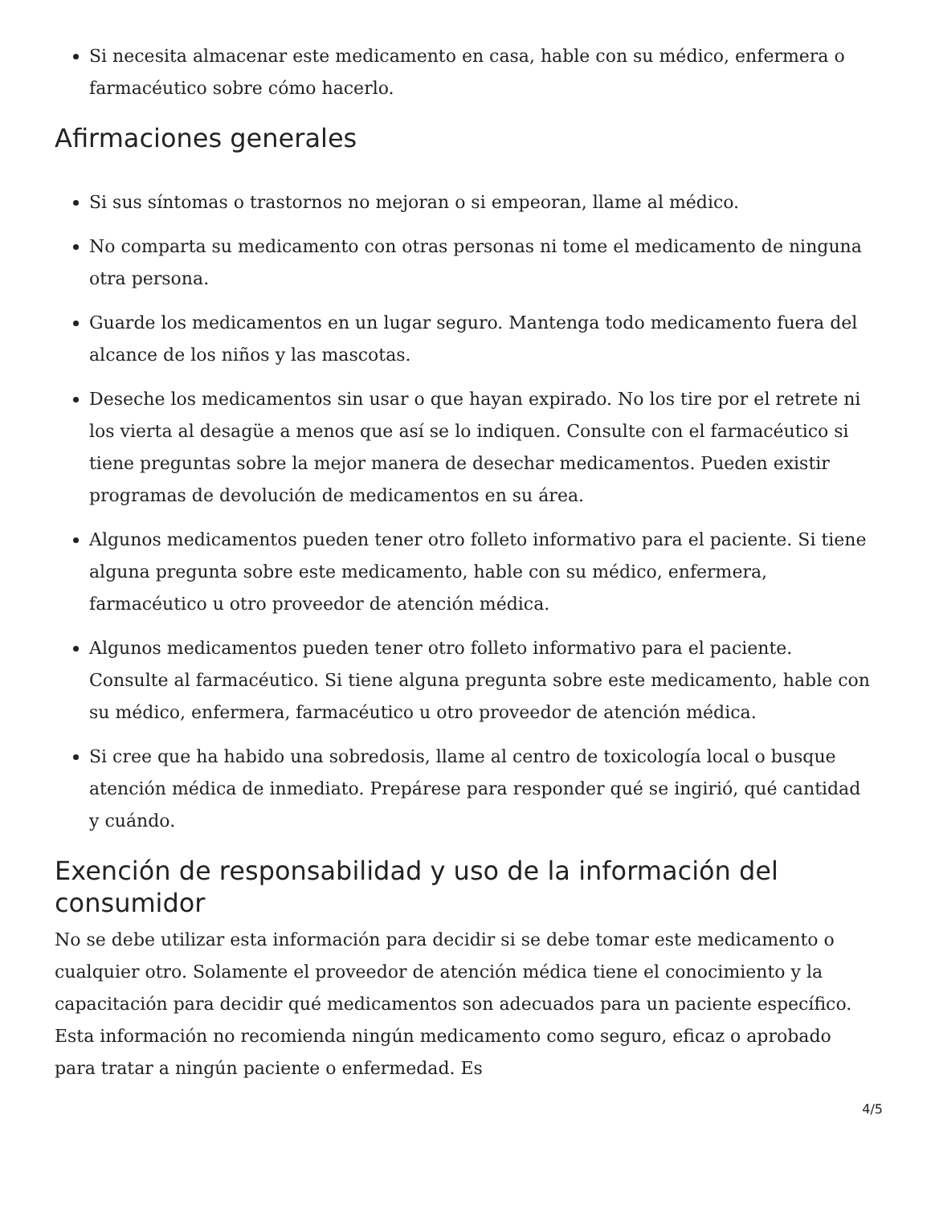Si necesita almacenar este medicamento en casa, hable con su médico, enfermera o farmacéutico sobre cómo hacerlo.
Afirmaciones generales
Si sus síntomas o trastornos no mejoran o si empeoran, llame al médico.
No comparta su medicamento con otras personas ni tome el medicamento de ninguna otra persona.
Guarde los medicamentos en un lugar seguro. Mantenga todo medicamento fuera del alcance de los niños y las mascotas.
Deseche los medicamentos sin usar o que hayan expirado. No los tire por el retrete ni los vierta al desagüe a menos que así se lo indiquen. Consulte con el farmacéutico si tiene preguntas sobre la mejor manera de desechar medicamentos. Pueden existir programas de devolución de medicamentos en su área.
Algunos medicamentos pueden tener otro folleto informativo para el paciente. Si tiene alguna pregunta sobre este medicamento, hable con su médico, enfermera, farmacéutico u otro proveedor de atención médica.
Algunos medicamentos pueden tener otro folleto informativo para el paciente. Consulte al farmacéutico. Si tiene alguna pregunta sobre este medicamento, hable con su médico, enfermera, farmacéutico u otro proveedor de atención médica.
Si cree que ha habido una sobredosis, llame al centro de toxicología local o busque atención médica de inmediato. Prepárese para responder qué se ingirió, qué cantidad y cuándo.
Exención de responsabilidad y uso de la información del consumidor
No se debe utilizar esta información para decidir si se debe tomar este medicamento o cualquier otro. Solamente el proveedor de atención médica tiene el conocimiento y la capacitación para decidir qué medicamentos son adecuados para un paciente específico. Esta información no recomienda ningún medicamento como seguro, eficaz o aprobado para tratar a ningún paciente o enfermedad. Es
4/5